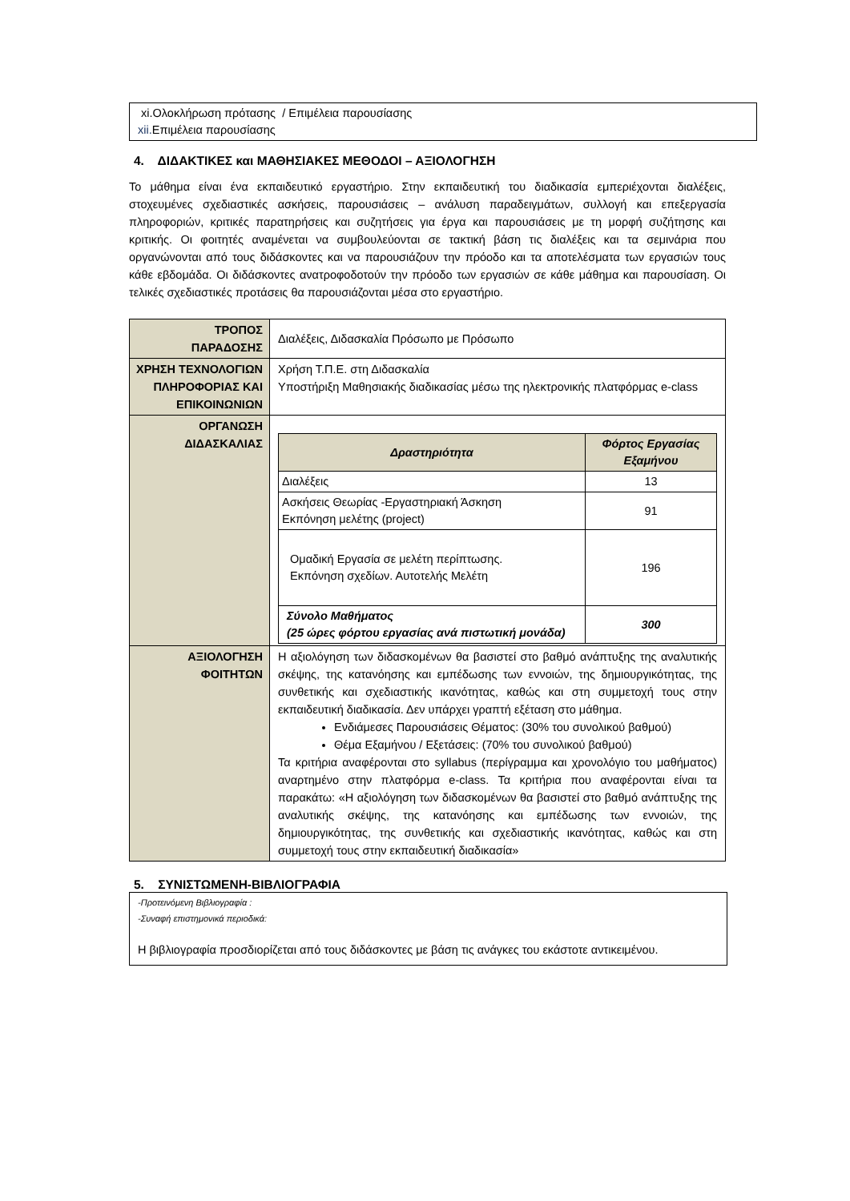xi.Ολοκλήρωση πρότασης / Επιμέλεια παρουσίασης
xii. Επιμέλεια παρουσίασης
4. ΔΙΔΑΚΤΙΚΕΣ και ΜΑΘΗΣΙΑΚΕΣ ΜΕΘΟΔΟΙ – ΑΞΙΟΛΟΓΗΣΗ
Το μάθημα είναι ένα εκπαιδευτικό εργαστήριο. Στην εκπαιδευτική του διαδικασία εμπεριέχονται διαλέξεις, στοχευμένες σχεδιαστικές ασκήσεις, παρουσιάσεις – ανάλυση παραδειγμάτων, συλλογή και επεξεργασία πληροφοριών, κριτικές παρατηρήσεις και συζητήσεις για έργα και παρουσιάσεις με τη μορφή συζήτησης και κριτικής. Οι φοιτητές αναμένεται να συμβουλεύονται σε τακτική βάση τις διαλέξεις και τα σεμινάρια που οργανώνονται από τους διδάσκοντες και να παρουσιάζουν την πρόοδο και τα αποτελέσματα των εργασιών τους κάθε εβδομάδα. Οι διδάσκοντες ανατροφοδοτούν την πρόοδο των εργασιών σε κάθε μάθημα και παρουσίαση. Οι τελικές σχεδιαστικές προτάσεις θα παρουσιάζονται μέσα στο εργαστήριο.
| ΤΡΟΠΟΣ ΠΑΡΑΔΟΣΗΣ | Διαλέξεις, Διδασκαλία Πρόσωπο με Πρόσωπο |
| ΧΡΗΣΗ ΤΕΧΝΟΛΟΓΙΩΝ ΠΛΗΡΟΦΟΡΙΑΣ ΚΑΙ ΕΠΙΚΟΙΝΩΝΙΩΝ | Χρήση Τ.Π.Ε. στη Διδασκαλία Υποστήριξη Μαθησιακής διαδικασίας μέσω της ηλεκτρονικής πλατφόρμας e-class |
| ΟΡΓΑΝΩΣΗ ΔΙΔΑΣΚΑΛΙΑΣ | / Δραστηριότητα / Φόρτος Εργασίας Εξαμήνου / / --- / --- / / Διαλέξεις / 13 / / Ασκήσεις Θεωρίας -Εργαστηριακή Άσκηση Εκπόνηση μελέτης (project) / 91 / / Ομαδική Εργασία σε μελέτη περίπτωσης. Εκπόνηση σχεδίων. Αυτοτελής Μελέτη / 196 / / Σύνολο Μαθήματος (25 ώρες φόρτου εργασίας ανά πιστωτική μονάδα) / 300 / |
| ΑΞΙΟΛΟΓΗΣΗ ΦΟΙΤΗΤΩΝ | Η αξιολόγηση των διδασκομένων θα βασιστεί στο βαθμό ανάπτυξης της αναλυτικής σκέψης, της κατανόησης και εμπέδωσης των εννοιών, της δημιουργικότητας, της συνθετικής και σχεδιαστικής ικανότητας, καθώς και στη συμμετοχή τους στην εκπαιδευτική διαδικασία. Δεν υπάρχει γραπτή εξέταση στο μάθημα. Ενδιάμεσες Παρουσιάσεις Θέματος: (30% του συνολικού βαθμού) Θέμα Εξαμήνου / Εξετάσεις: (70% του συνολικού βαθμού) Τα κριτήρια αναφέρονται στο syllabus (περίγραμμα και χρονολόγιο του μαθήματος) αναρτημένο στην πλατφόρμα e-class. Τα κριτήρια που αναφέρονται είναι τα παρακάτω: «Η αξιολόγηση των διδασκομένων θα βασιστεί στο βαθμό ανάπτυξης της αναλυτικής σκέψης, της κατανόησης και εμπέδωσης των εννοιών, της δημιουργικότητας, της συνθετικής και σχεδιαστικής ικανότητας, καθώς και στη συμμετοχή τους στην εκπαιδευτική διαδικασία» |
5. ΣΥΝΙΣΤΩΜΕΝΗ-ΒΙΒΛΙΟΓΡΑΦΙΑ
-Προτεινόμενη Βιβλιογραφία :
-Συναφή επιστημονικά περιοδικά:
Η βιβλιογραφία προσδιορίζεται από τους διδάσκοντες με βάση τις ανάγκες του εκάστοτε αντικειμένου.